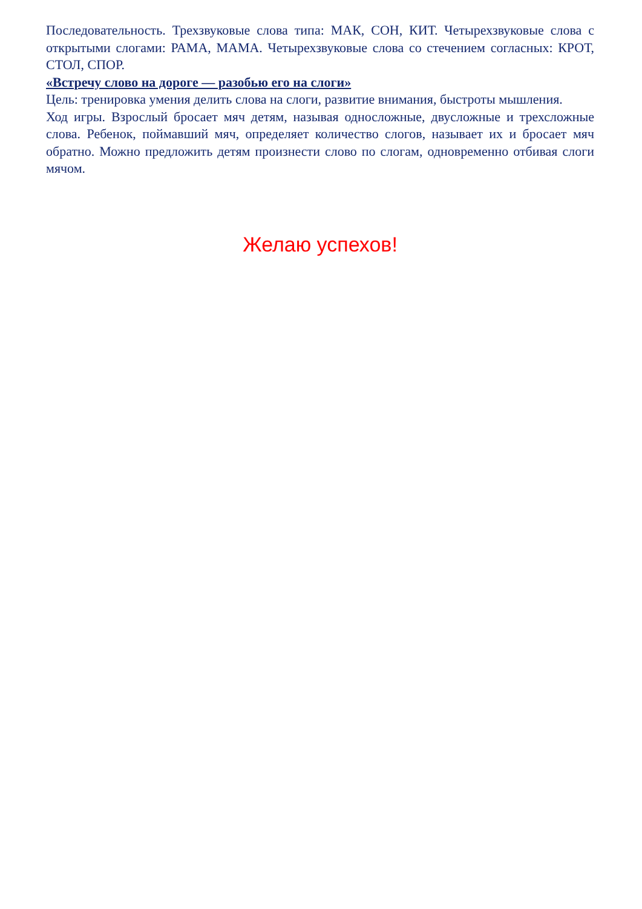Последовательность. Трехзвуковые слова типа: МАК, СОН, КИТ. Четырехзвуковые слова с открытыми слогами: РАМА, МАМА. Четырехзвуковые слова со стечением согласных: КРОТ, СТОЛ, СПОР.
«Встречу слово на дороге — разобью его на слоги»
Цель: тренировка умения делить слова на слоги, развитие внимания, быстроты мышления.
Ход игры. Взрослый бросает мяч детям, называя односложные, двусложные и трехсложные слова. Ребенок, поймавший мяч, определяет количество слогов, называет их и бросает мяч обратно. Можно предложить детям произнести слово по слогам, одновременно отбивая слоги мячом.
Желаю успехов!